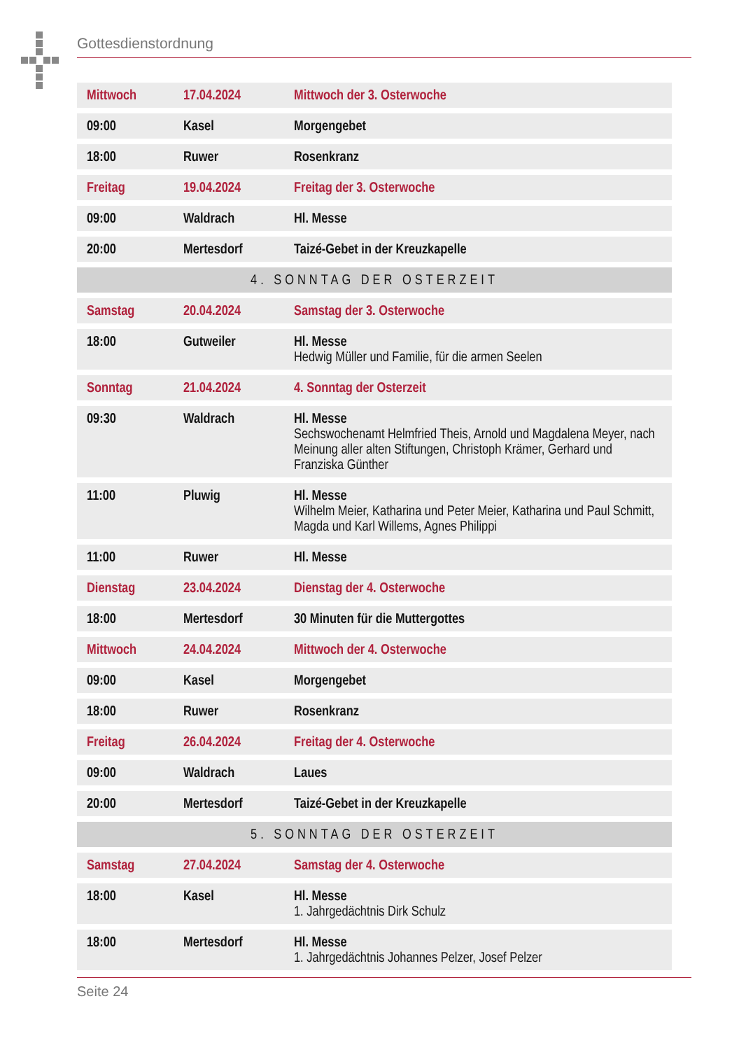Gottesdienstordnung
| Mittwoch | 17.04.2024 | Mittwoch der 3. Osterwoche |
| 09:00 | Kasel | Morgengebet |
| 18:00 | Ruwer | Rosenkranz |
| Freitag | 19.04.2024 | Freitag der 3. Osterwoche |
| 09:00 | Waldrach | Hl. Messe |
| 20:00 | Mertesdorf | Taizé-Gebet in der Kreuzkapelle |
| 4. SONNTAG DER OSTERZEIT | | |
| Samstag | 20.04.2024 | Samstag der 3. Osterwoche |
| 18:00 | Gutweiler | Hl. Messe Hedwig Müller und Familie, für die armen Seelen |
| Sonntag | 21.04.2024 | 4. Sonntag der Osterzeit |
| 09:30 | Waldrach | Hl. Messe Sechswochenamt Helmfried Theis, Arnold und Magdalena Meyer, nach Meinung aller alten Stiftungen, Christoph Krämer, Gerhard und Franziska Günther |
| 11:00 | Pluwig | Hl. Messe Wilhelm Meier, Katharina und Peter Meier, Katharina und Paul Schmitt, Magda und Karl Willems, Agnes Philippi |
| 11:00 | Ruwer | Hl. Messe |
| Dienstag | 23.04.2024 | Dienstag der 4. Osterwoche |
| 18:00 | Mertesdorf | 30 Minuten für die Muttergottes |
| Mittwoch | 24.04.2024 | Mittwoch der 4. Osterwoche |
| 09:00 | Kasel | Morgengebet |
| 18:00 | Ruwer | Rosenkranz |
| Freitag | 26.04.2024 | Freitag der 4. Osterwoche |
| 09:00 | Waldrach | Laues |
| 20:00 | Mertesdorf | Taizé-Gebet in der Kreuzkapelle |
| 5. SONNTAG DER OSTERZEIT | | |
| Samstag | 27.04.2024 | Samstag der 4. Osterwoche |
| 18:00 | Kasel | Hl. Messe 1. Jahrgedächtnis Dirk Schulz |
| 18:00 | Mertesdorf | Hl. Messe 1. Jahrgedächtnis Johannes Pelzer, Josef Pelzer |
Seite 24